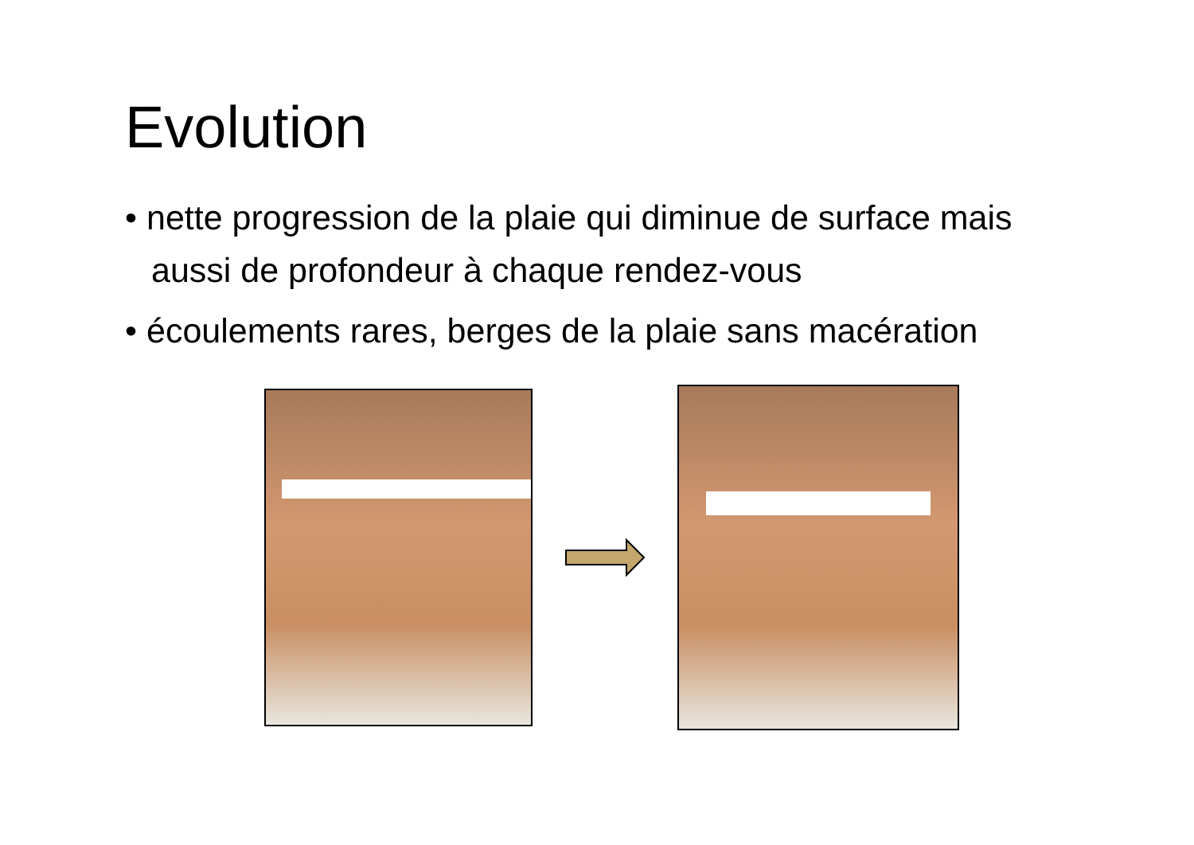Evolution
• nette progression de la plaie qui diminue de surface mais aussi de profondeur à chaque rendez-vous
• écoulements rares, berges de la plaie sans macération